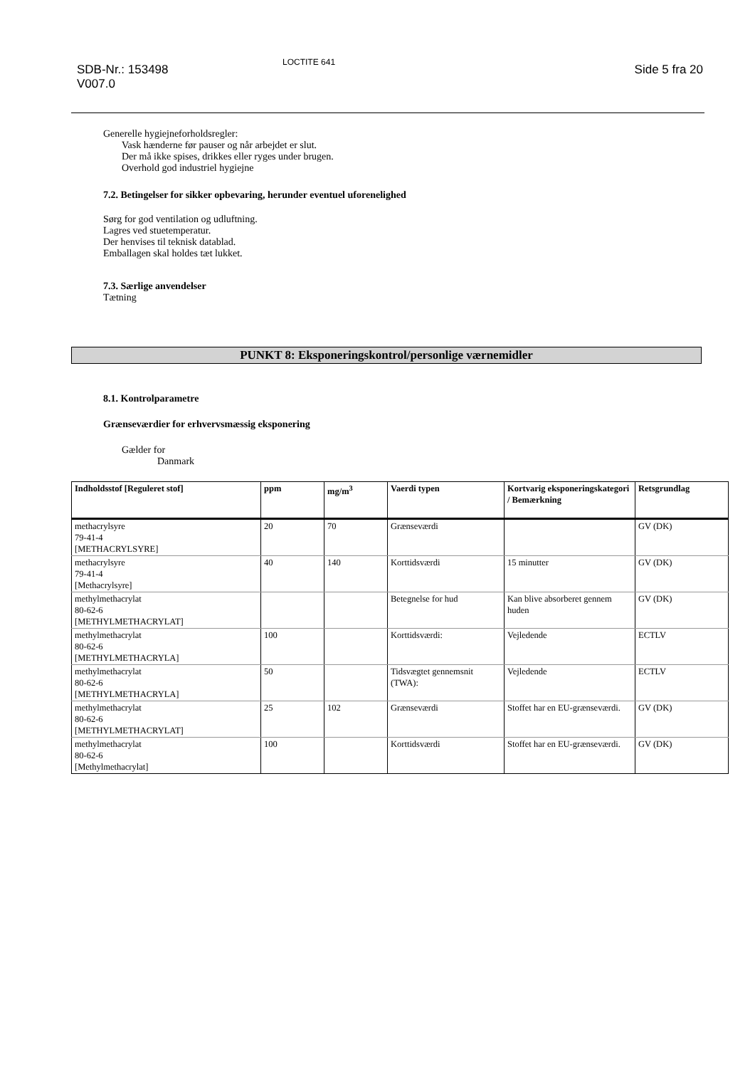SDB-Nr.: 153498
V007.0
LOCTITE 641
Side 5 fra 20
Generelle hygiejneforholdsregler:
Vask hænderne før pauser og når arbejdet er slut.
Der må ikke spises, drikkes eller ryges under brugen.
Overhold god industriel hygiejne
7.2. Betingelser for sikker opbevaring, herunder eventuel uforenelighed
Sørg for god ventilation og udluftning.
Lagres ved stuetemperatur.
Der henvises til teknisk datablad.
Emballagen skal holdes tæt lukket.
7.3. Særlige anvendelser
Tætning
PUNKT 8: Eksponeringskontrol/personlige værnemidler
8.1. Kontrolparametre
Grænseværdier for erhvervsmæssig eksponering
Gælder for
Danmark
| Indholdsstof [Reguleret stof] | ppm | mg/m<sup>3</sup> | Vaerdi typen | Kortvarig eksponeringskategori / Bemærkning | Retsgrundlag |
| --- | --- | --- | --- | --- | --- |
| methacrylsyre 79-41-4 [METHACRYLSYRE] | 20 | 70 | Grænseværdi | | GV (DK) |
| methacrylsyre 79-41-4 [Methacrylsyre] | 40 | 140 | Korttidsværdi | 15 minutter | GV (DK) |
| methylmethacrylat 80-62-6 [METHYLMETHACRYLAT] | | | Betegnelse for hud | Kan blive absorberet gennem huden | GV (DK) |
| methylmethacrylat 80-62-6 [METHYLMETHACRYLA] | 100 | | Korttidsværdi: | Vejledende | ECTLV |
| methylmethacrylat 80-62-6 [METHYLMETHACRYLA] | 50 | | Tidsvægtet gennemsnit (TWA): | Vejledende | ECTLV |
| methylmethacrylat 80-62-6 [METHYLMETHACRYLAT] | 25 | 102 | Grænseværdi | Stoffet har en EU-grænseværdi. | GV (DK) |
| methylmethacrylat 80-62-6 [Methylmethacrylat] | 100 | | Korttidsværdi | Stoffet har en EU-grænseværdi. | GV (DK) |